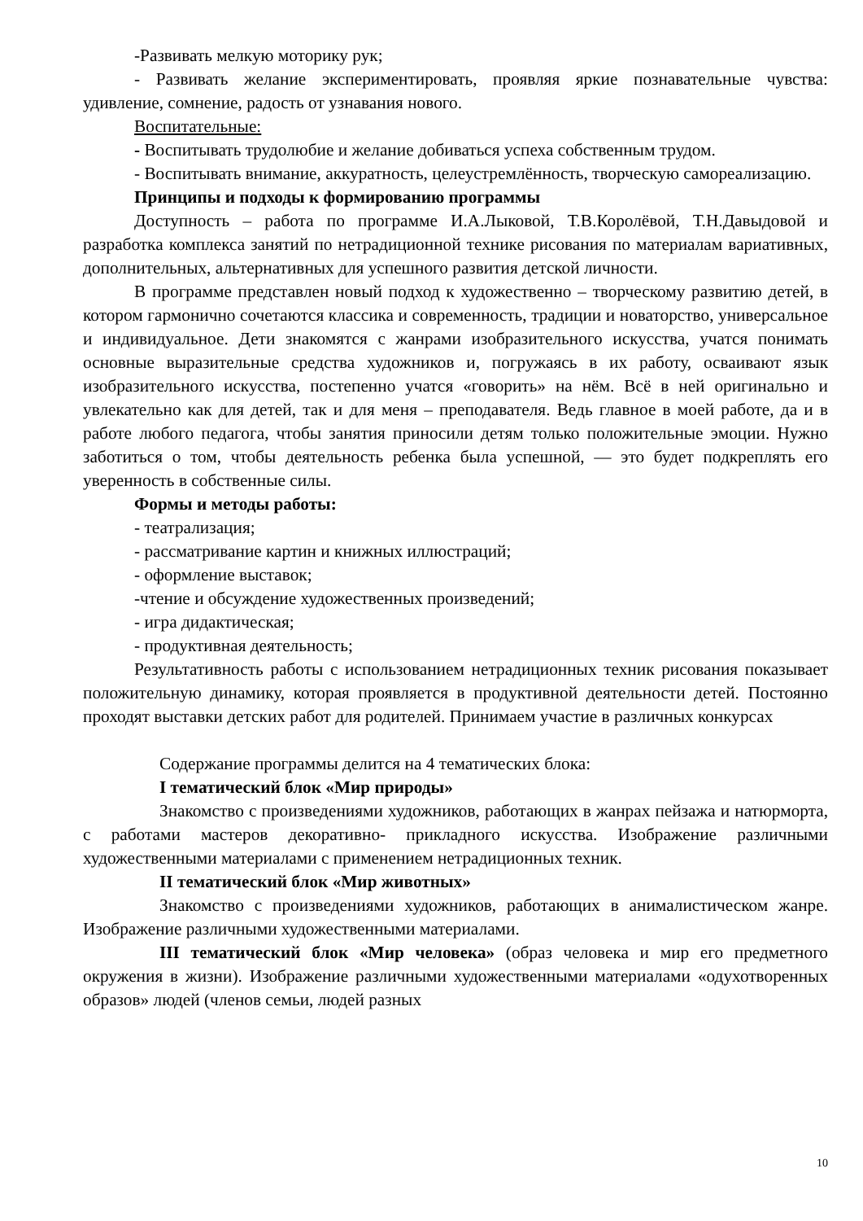-Развивать мелкую моторику рук;
- Развивать желание экспериментировать, проявляя яркие познавательные чувства: удивление, сомнение, радость от узнавания нового.
Воспитательные:
- Воспитывать трудолюбие и желание добиваться успеха собственным трудом.
- Воспитывать внимание, аккуратность, целеустремлённость, творческую самореализацию.
Принципы и подходы к формированию программы
Доступность – работа по программе И.А.Лыковой, Т.В.Королёвой, Т.Н.Давыдовой и разработка комплекса занятий по нетрадиционной технике рисования по материалам вариативных, дополнительных, альтернативных для успешного развития детской личности.
В программе представлен новый подход к художественно – творческому развитию детей, в котором гармонично сочетаются классика и современность, традиции и новаторство, универсальное и индивидуальное. Дети знакомятся с жанрами изобразительного искусства, учатся понимать основные выразительные средства художников и, погружаясь в их работу, осваивают язык изобразительного искусства, постепенно учатся «говорить» на нём. Всё в ней оригинально и увлекательно как для детей, так и для меня – преподавателя. Ведь главное в моей работе, да и в работе любого педагога, чтобы занятия приносили детям только положительные эмоции. Нужно заботиться о том, чтобы деятельность ребенка была успешной, — это будет подкреплять его уверенность в собственные силы.
Формы и методы работы:
- театрализация;
- рассматривание картин и книжных иллюстраций;
- оформление выставок;
-чтение и обсуждение художественных произведений;
- игра дидактическая;
- продуктивная деятельность;
Результативность работы с использованием нетрадиционных техник рисования показывает положительную динамику, которая проявляется в продуктивной деятельности детей. Постоянно проходят выставки детских работ для родителей. Принимаем участие в различных конкурсах
Содержание программы делится на 4 тематических блока:
I тематический блок «Мир природы»
Знакомство с произведениями художников, работающих в жанрах пейзажа и натюрморта, с работами мастеров декоративно- прикладного искусства. Изображение различными художественными материалами с применением нетрадиционных техник.
II тематический блок «Мир животных»
Знакомство с произведениями художников, работающих в анималистическом жанре. Изображение различными художественными материалами.
III тематический блок «Мир человека» (образ человека и мир его предметного окружения в жизни). Изображение различными художественными материалами «одухотворенных образов» людей (членов семьи, людей разных
10